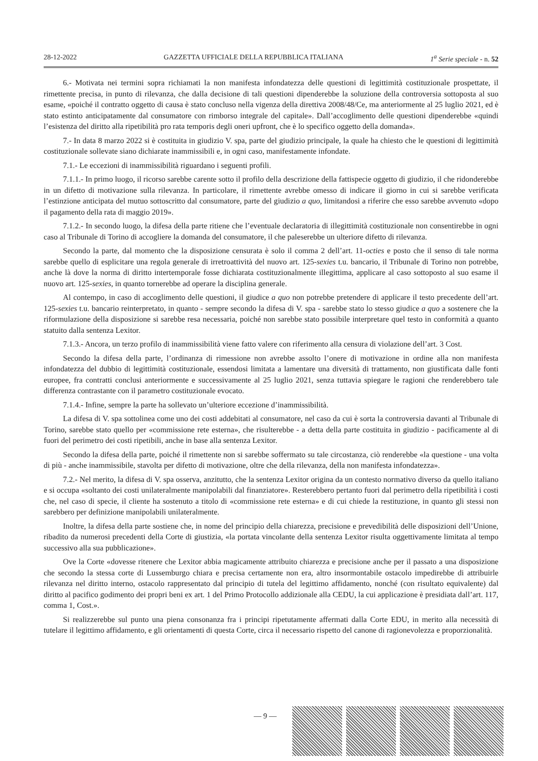28-12-2022 GAZZETTA UFFICIALE DELLA REPUBBLICA ITALIANA 1<sup>a</sup> Serie speciale - n. 52
6.- Motivata nei termini sopra richiamati la non manifesta infondatezza delle questioni di legittimità costituzionale prospettate, il rimettente precisa, in punto di rilevanza, che dalla decisione di tali questioni dipenderebbe la soluzione della controversia sottoposta al suo esame, «poiché il contratto oggetto di causa è stato concluso nella vigenza della direttiva 2008/48/Ce, ma anteriormente al 25 luglio 2021, ed è stato estinto anticipatamente dal consumatore con rimborso integrale del capitale». Dall’accoglimento delle questioni dipenderebbe «quindi l’esistenza del diritto alla ripetibilità pro rata temporis degli oneri upfront, che è lo specifico oggetto della domanda».
7.- In data 8 marzo 2022 si è costituita in giudizio V. spa, parte del giudizio principale, la quale ha chiesto che le questioni di legittimità costituzionale sollevate siano dichiarate inammissibili e, in ogni caso, manifestamente infondate.
7.1.- Le eccezioni di inammissibilità riguardano i seguenti profili.
7.1.1.- In primo luogo, il ricorso sarebbe carente sotto il profilo della descrizione della fattispecie oggetto di giudizio, il che ridonderebbe in un difetto di motivazione sulla rilevanza. In particolare, il rimettente avrebbe omesso di indicare il giorno in cui si sarebbe verificata l’estinzione anticipata del mutuo sottoscritto dal consumatore, parte del giudizio a quo, limitandosi a riferire che esso sarebbe avvenuto «dopo il pagamento della rata di maggio 2019».
7.1.2.- In secondo luogo, la difesa della parte ritiene che l’eventuale declaratoria di illegittimità costituzionale non consentirebbe in ogni caso al Tribunale di Torino di accogliere la domanda del consumatore, il che paleserebbe un ulteriore difetto di rilevanza.
Secondo la parte, dal momento che la disposizione censurata è solo il comma 2 dell’art. 11-octies e posto che il senso di tale norma sarebbe quello di esplicitare una regola generale di irretroattività del nuovo art. 125-sexies t.u. bancario, il Tribunale di Torino non potrebbe, anche là dove la norma di diritto intertemporale fosse dichiarata costituzionalmente illegittima, applicare al caso sottoposto al suo esame il nuovo art. 125-sexies, in quanto tornerebbe ad operare la disciplina generale.
Al contempo, in caso di accoglimento delle questioni, il giudice a quo non potrebbe pretendere di applicare il testo precedente dell’art. 125-sexies t.u. bancario reinterpretato, in quanto - sempre secondo la difesa di V. spa - sarebbe stato lo stesso giudice a quo a sostenere che la riformulazione della disposizione si sarebbe resa necessaria, poiché non sarebbe stato possibile interpretare quel testo in conformità a quanto statuito dalla sentenza Lexitor.
7.1.3.- Ancora, un terzo profilo di inammissibilità viene fatto valere con riferimento alla censura di violazione dell’art. 3 Cost.
Secondo la difesa della parte, l’ordinanza di rimessione non avrebbe assolto l’onere di motivazione in ordine alla non manifesta infondatezza del dubbio di legittimità costituzionale, essendosi limitata a lamentare una diversità di trattamento, non giustificata dalle fonti europee, fra contratti conclusi anteriormente e successivamente al 25 luglio 2021, senza tuttavia spiegare le ragioni che renderebbero tale differenza contrastante con il parametro costituzionale evocato.
7.1.4.- Infine, sempre la parte ha sollevato un’ulteriore eccezione d’inammissibilità.
La difesa di V. spa sottolinea come uno dei costi addebitati al consumatore, nel caso da cui è sorta la controversia davanti al Tribunale di Torino, sarebbe stato quello per «commissione rete esterna», che risulterebbe - a detta della parte costituita in giudizio - pacificamente al di fuori del perimetro dei costi ripetibili, anche in base alla sentenza Lexitor.
Secondo la difesa della parte, poiché il rimettente non si sarebbe soffermato su tale circostanza, ciò renderebbe «la questione - una volta di più - anche inammissibile, stavolta per difetto di motivazione, oltre che della rilevanza, della non manifesta infondatezza».
7.2.- Nel merito, la difesa di V. spa osserva, anzitutto, che la sentenza Lexitor origina da un contesto normativo diverso da quello italiano e si occupa «soltanto dei costi unilateralmente manipolabili dal finanziatore». Resterebbero pertanto fuori dal perimetro della ripetibilità i costi che, nel caso di specie, il cliente ha sostenuto a titolo di «commissione rete esterna» e di cui chiede la restituzione, in quanto gli stessi non sarebbero per definizione manipolabili unilateralmente.
Inoltre, la difesa della parte sostiene che, in nome del principio della chiarezza, precisione e prevedibilità delle disposizioni dell’Unione, ribadito da numerosi precedenti della Corte di giustizia, «la portata vincolante della sentenza Lexitor risulta oggettivamente limitata al tempo successivo alla sua pubblicazione».
Ove la Corte «dovesse ritenere che Lexitor abbia magicamente attribuito chiarezza e precisione anche per il passato a una disposizione che secondo la stessa corte di Lussemburgo chiara e precisa certamente non era, altro insormontabile ostacolo impedirebbe di attribuirle rilevanza nel diritto interno, ostacolo rappresentato dal principio di tutela del legittimo affidamento, nonché (con risultato equivalente) dal diritto al pacifico godimento dei propri beni ex art. 1 del Primo Protocollo addizionale alla CEDU, la cui applicazione è presidiata dall’art. 117, comma 1, Cost.».
Si realizzerebbe sul punto una piena consonanza fra i principi ripetutamente affermati dalla Corte EDU, in merito alla necessità di tutelare il legittimo affidamento, e gli orientamenti di questa Corte, circa il necessario rispetto del canone di ragionevolezza e proporzionalità.
— 9 —